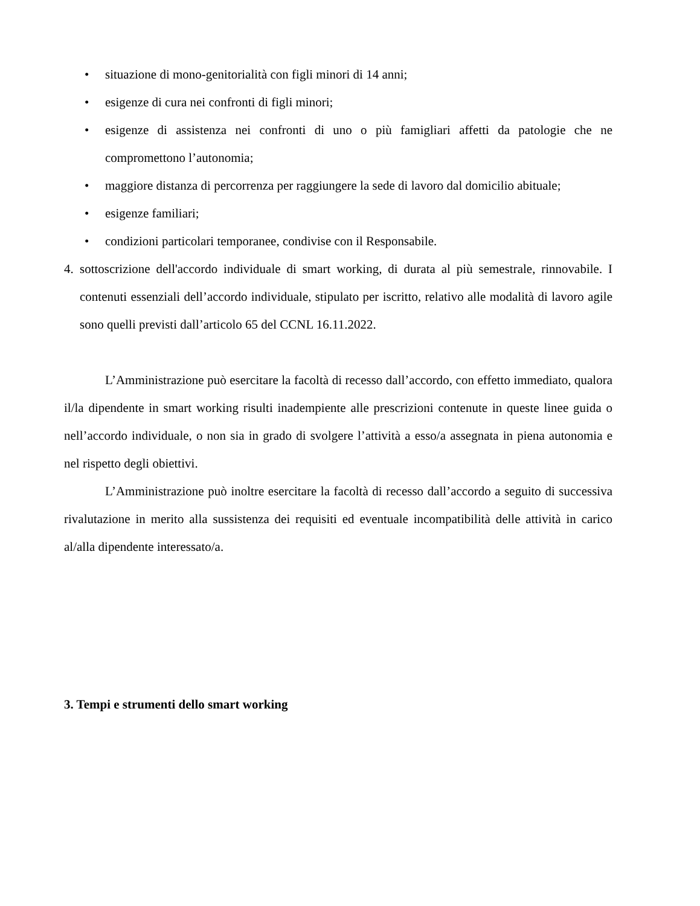• situazione di mono-genitorialità con figli minori di 14 anni;
• esigenze di cura nei confronti di figli minori;
• esigenze di assistenza nei confronti di uno o più famigliari affetti da patologie che ne compromettono l’autonomia;
• maggiore distanza di percorrenza per raggiungere la sede di lavoro dal domicilio abituale;
• esigenze familiari;
• condizioni particolari temporanee, condivise con il Responsabile.
4. sottoscrizione dell'accordo individuale di smart working, di durata al più semestrale, rinnovabile. I contenuti essenziali dell’accordo individuale, stipulato per iscritto, relativo alle modalità di lavoro agile sono quelli previsti dall’articolo 65 del CCNL 16.11.2022.
L’Amministrazione può esercitare la facoltà di recesso dall’accordo, con effetto immediato, qualora il/la dipendente in smart working risulti inadempiente alle prescrizioni contenute in queste linee guida o nell’accordo individuale, o non sia in grado di svolgere l’attività a esso/a assegnata in piena autonomia e nel rispetto degli obiettivi.
L’Amministrazione può inoltre esercitare la facoltà di recesso dall’accordo a seguito di successiva rivalutazione in merito alla sussistenza dei requisiti ed eventuale incompatibilità delle attività in carico al/alla dipendente interessato/a.
3. Tempi e strumenti dello smart working